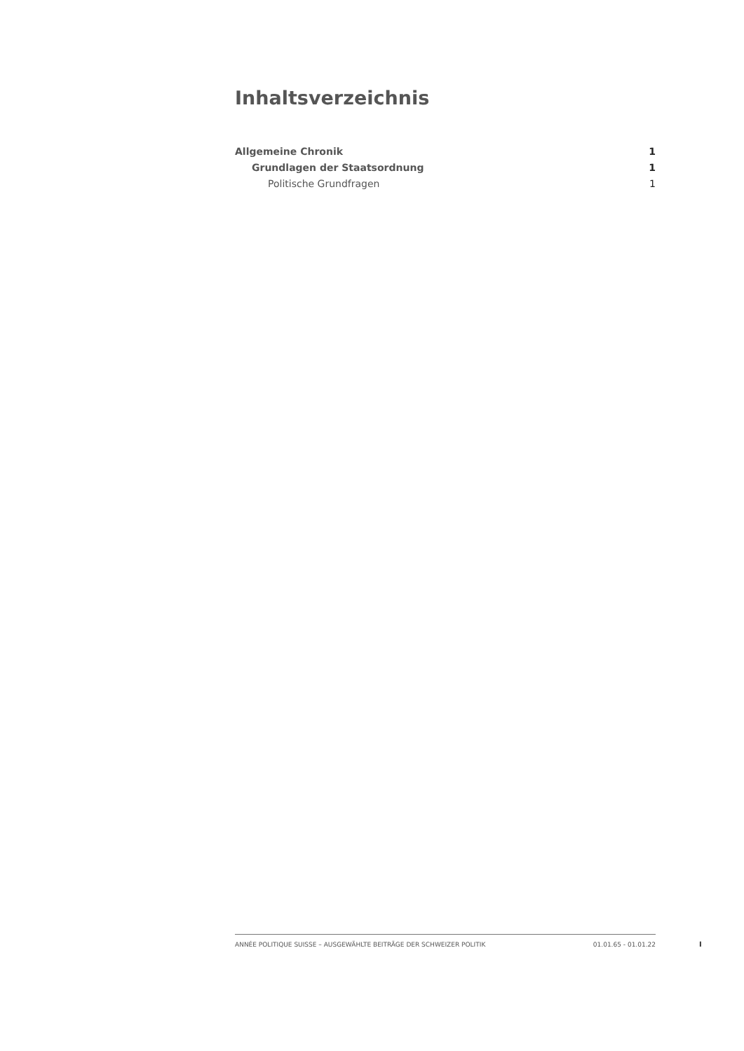Inhaltsverzeichnis
Allgemeine Chronik 1
Grundlagen der Staatsordnung 1
Politische Grundfragen 1
ANNÉE POLITIQUE SUISSE – AUSGEWÄHLTE BEITRÄGE DER SCHWEIZER POLITIK 01.01.65 - 01.01.22
I